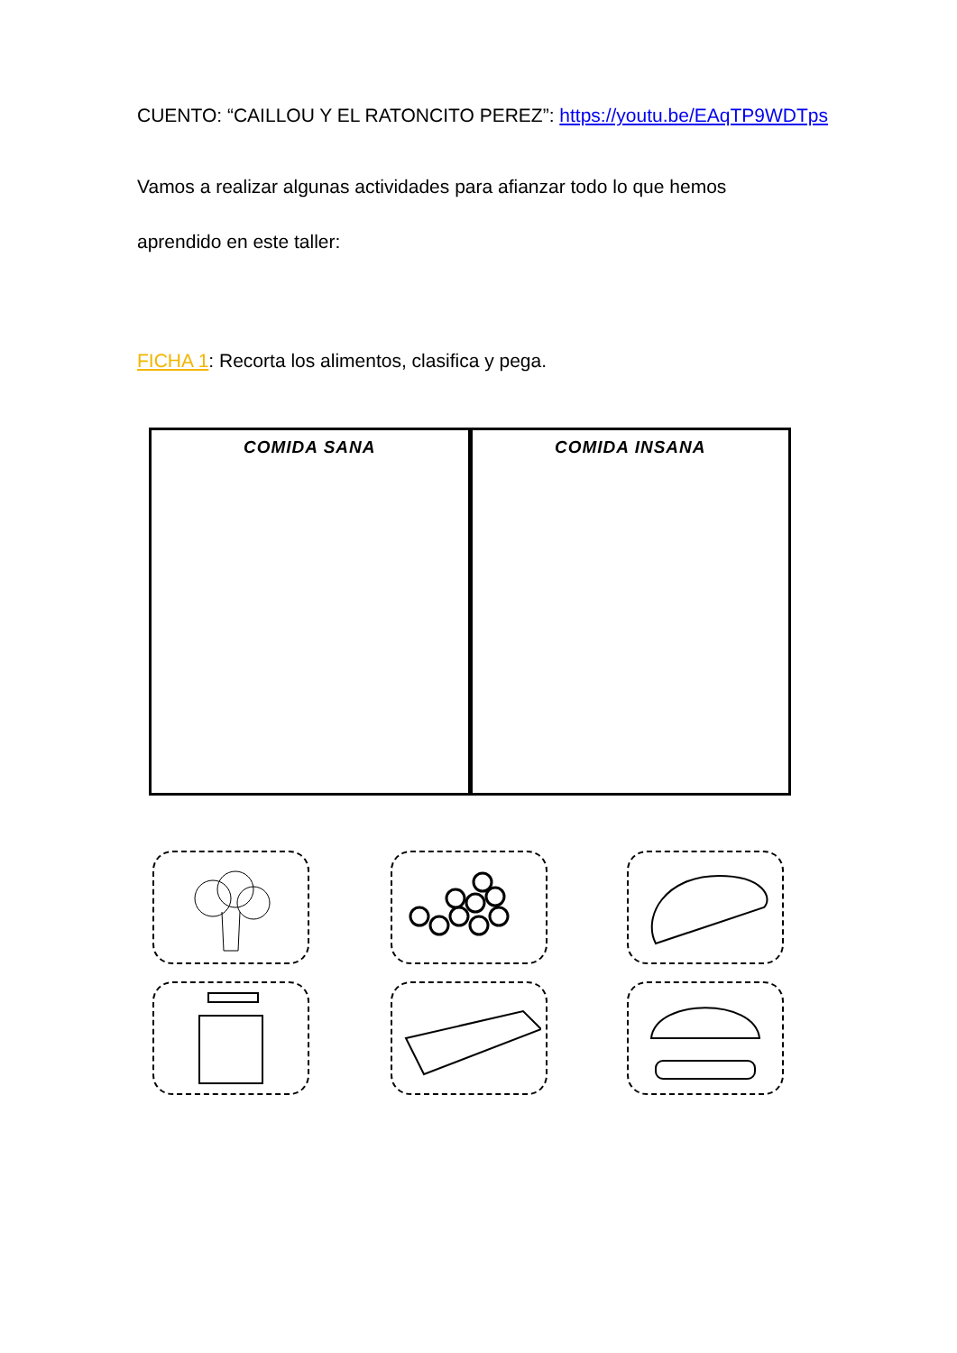CUENTO: “CAILLOU Y EL RATONCITO PEREZ”: https://youtu.be/EAqTP9WDTps
Vamos a realizar algunas actividades para afianzar todo lo que hemos
aprendido en este taller:
FICHA 1: Recorta los alimentos, clasifica y pega.
COMIDA SANA COMIDA INSANA